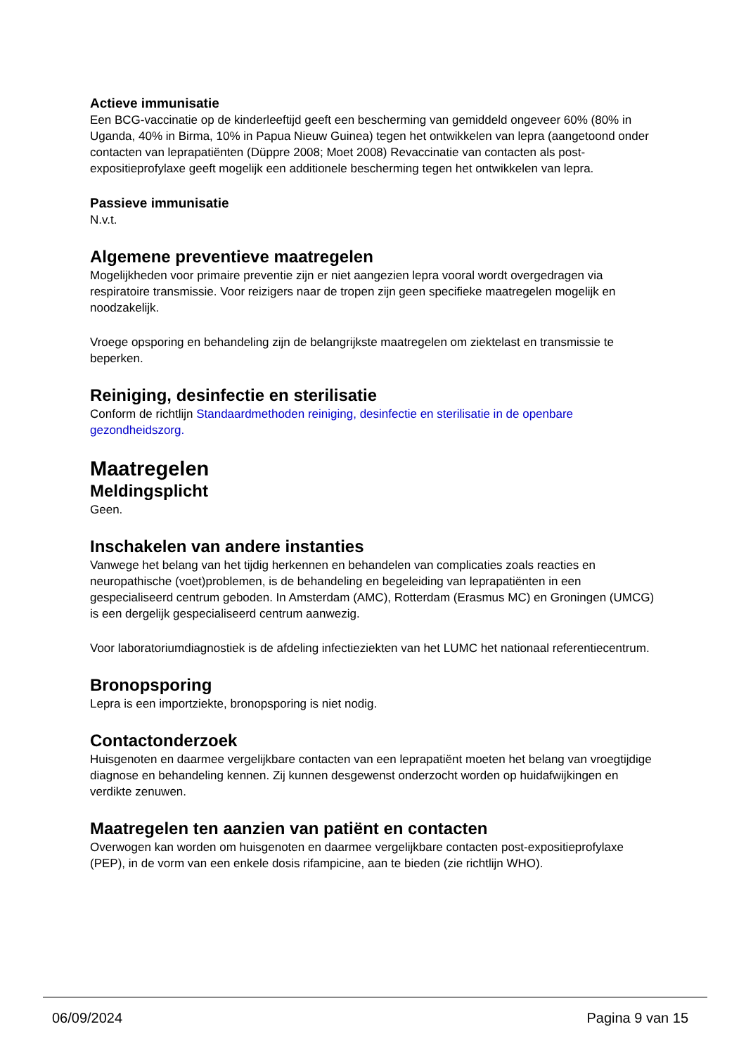Actieve immunisatie
Een BCG-vaccinatie op de kinderleeftijd geeft een bescherming van gemiddeld ongeveer 60% (80% in Uganda, 40% in Birma, 10% in Papua Nieuw Guinea) tegen het ontwikkelen van lepra (aangetoond onder contacten van leprapatiënten (Düppre 2008; Moet 2008) Revaccinatie van contacten als post-expositieprofylaxe geeft mogelijk een additionele bescherming tegen het ontwikkelen van lepra.
Passieve immunisatie
N.v.t.
Algemene preventieve maatregelen
Mogelijkheden voor primaire preventie zijn er niet aangezien lepra vooral wordt overgedragen via respiratoire transmissie. Voor reizigers naar de tropen zijn geen specifieke maatregelen mogelijk en noodzakelijk.
Vroege opsporing en behandeling zijn de belangrijkste maatregelen om ziektelast en transmissie te beperken.
Reiniging, desinfectie en sterilisatie
Conform de richtlijn Standaardmethoden reiniging, desinfectie en sterilisatie in de openbare gezondheidszorg.
Maatregelen
Meldingsplicht
Geen.
Inschakelen van andere instanties
Vanwege het belang van het tijdig herkennen en behandelen van complicaties zoals reacties en neuropathische (voet)problemen, is de behandeling en begeleiding van leprapatiënten in een gespecialiseerd centrum geboden. In Amsterdam (AMC), Rotterdam (Erasmus MC) en Groningen (UMCG) is een dergelijk gespecialiseerd centrum aanwezig.
Voor laboratoriumdiagnostiek is de afdeling infectieziekten van het LUMC het nationaal referentiecentrum.
Bronopsporing
Lepra is een importziekte, bronopsporing is niet nodig.
Contactonderzoek
Huisgenoten en daarmee vergelijkbare contacten van een leprapatiënt moeten het belang van vroegtijdige diagnose en behandeling kennen. Zij kunnen desgewenst onderzocht worden op huidafwijkingen en verdikte zenuwen.
Maatregelen ten aanzien van patiënt en contacten
Overwogen kan worden om huisgenoten en daarmee vergelijkbare contacten post-expositieprofylaxe (PEP), in de vorm van een enkele dosis rifampicine, aan te bieden (zie richtlijn WHO).
06/09/2024 Pagina 9 van 15